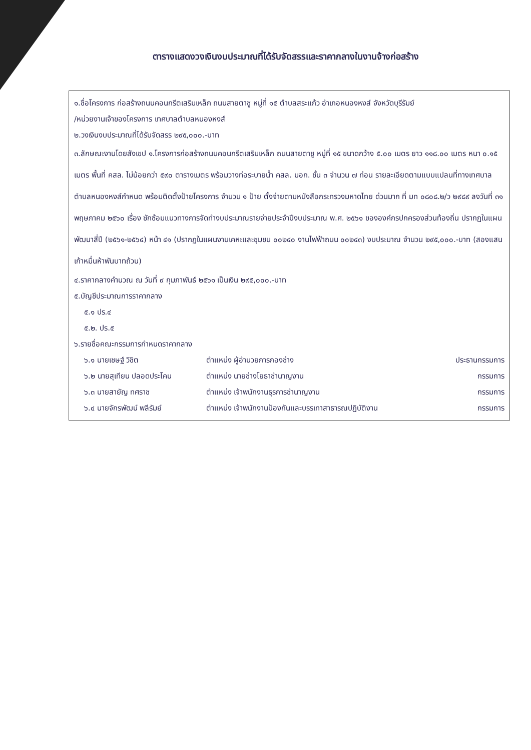ตารางแสดงวงเงินงบประมาณที่ได้รับจัดสรรและราคากลางในงานจ้างก่อสร้าง
๑.ชื่อโครงการ ก่อสร้างถนนคอนกรีตเสริมเหล็ก ถนนสายตาชู หมู่ที่ ๑๕ ตำบลสระแก้ว อำเภอหนองหงส์ จังหวัดบุรีรัมย์
/หน่วยงานเจ้าของโครงการ เทศบาลตำบลหนองหงส์
๒.วงเงินงบประมาณที่ได้รับจัดสรร ๒๙๕,๐๐๐.-บาท
๓.ลักษณะงานโดยสังเขป ๑.โครงการก่อสร้างถนนคอนกรีตเสริมเหล็ก ถนนสายตาชู หมู่ที่ ๑๕ ขนาดกว้าง ๕.๐๐ เมตร ยาว ๑๑๘.๐๐ เมตร หนา ๐.๑๕ เมตร พื้นที่ คสล. ไม่น้อยกว่า ๕๙๐ ตารางเมตร พร้อมวางท่อระบายน้ำ คสล. มอก. ชั้น ๓ จำนวน ๗ ท่อน รายละเอียดตามแบบแปลนที่ทางเทศบาลตำบลหนองหงส์กำหนด พร้อมติดตั้งป้ายโครงการ จำนวน ๑ ป้าย ตั้งจ่ายตามหนังสือกระทรวงมหาดไทย ด่วนมาก ที่ มท ๐๘๐๘.๒/ว ๒๙๘๙ ลงวันที่ ๓๑ พฤษภาคม ๒๕๖๐ เรื่อง ซักซ้อมแนวทางการจัดทำงบประมาณรายจ่ายประจำปีงบประมาณ พ.ศ. ๒๕๖๑ ขององค์กรปกครองส่วนท้องถิ่น ปรากฏในแผนพัฒนาสี่ปี (๒๕๖๑-๒๕๖๔) หน้า ๔๑ (ปรากฏในแผนงานเคหะและชุมชน ๐๐๒๔๐ งานไฟฟ้าถนน ๐๐๒๔๓) งบประมาณ จำนวน ๒๙๕,๐๐๐.-บาท (สองแสนเก้าหมื่นห้าพันบาทถ้วน)
๔.ราคากลางคำนวณ ณ วันที่ ๙ กุมภาพันธ์ ๒๕๖๑ เป็นเงิน ๒๙๕,๐๐๐.-บาท
๕.บัญชีประมาณการราคากลาง
๕.๑ ปร.๔
๕.๒. ปร.๕
๖.รายชื่อคณะกรรมการกำหนดราคากลาง
| ๖.๑ นายเชษฐ์ วิชิต | ตำแหน่ง ผู้อำนวยการกองช่าง | ประธานกรรมการ |
| ๖.๒ นายสุเทียน ปลอดประโคน | ตำแหน่ง นายช่างโยธาชำนาญงาน | กรรมการ |
| ๖.๓ นายสายัญ ทศราช | ตำแหน่ง เจ้าพนักงานธุรการชำนาญงาน | กรรมการ |
| ๖.๔ นายจักรพัฒน์ พลีรัมย์ | ตำแหน่ง เจ้าพนักงานป้องกันและบรรเทาสาธารณปฏิบัติงาน | กรรมการ |